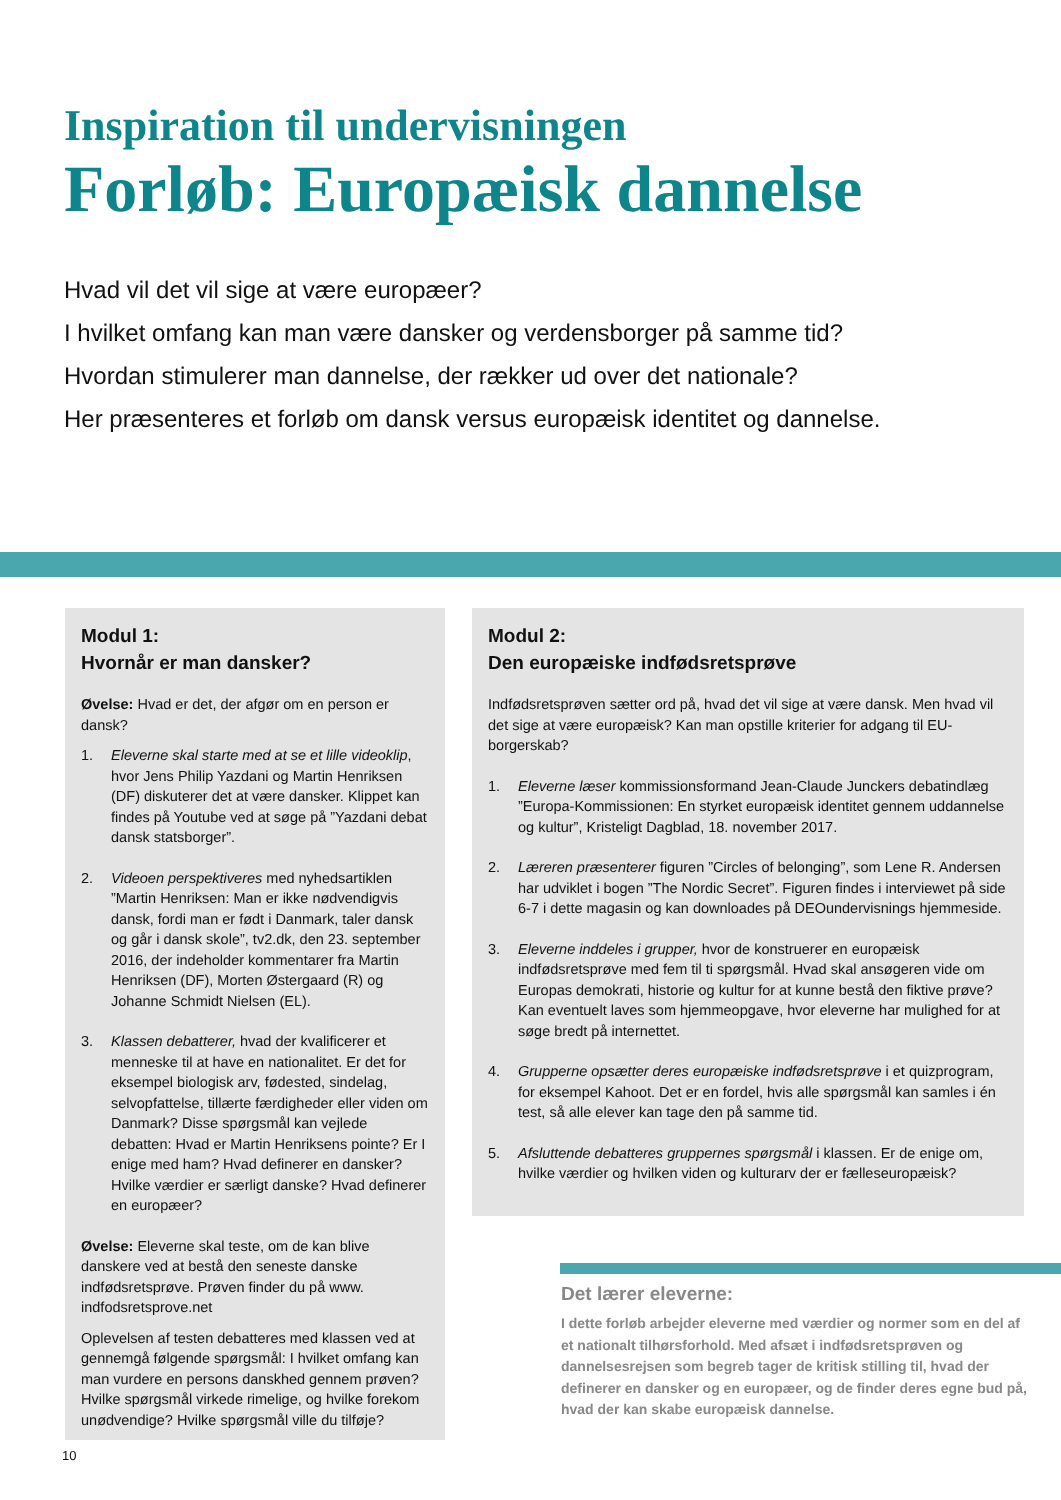Inspiration til undervisningen
Forløb: Europæisk dannelse
Hvad vil det vil sige at være europæer?
I hvilket omfang kan man være dansker og verdensborger på samme tid?
Hvordan stimulerer man dannelse, der rækker ud over det nationale?
Her præsenteres et forløb om dansk versus europæisk identitet og dannelse.
Modul 1:
Hvornår er man dansker?
Øvelse: Hvad er det, der afgør om en person er dansk?
1. Eleverne skal starte med at se et lille videoklip, hvor Jens Philip Yazdani og Martin Henriksen (DF) diskuterer det at være dansker. Klippet kan findes på Youtube ved at søge på ”Yazdani debat dansk statsborger”.
2. Videoen perspektiveres med nyhedsartiklen ”Martin Henriksen: Man er ikke nødvendigvis dansk, fordi man er født i Danmark, taler dansk og går i dansk skole”, tv2.dk, den 23. september 2016, der indeholder kommentarer fra Martin Henriksen (DF), Morten Østergaard (R) og Johanne Schmidt Nielsen (EL).
3. Klassen debatterer, hvad der kvalificerer et menneske til at have en nationalitet. Er det for eksempel biologisk arv, fødested, sindelag, selvopfattelse, tillærte færdigheder eller viden om Danmark? Disse spørgsmål kan vejlede debatten: Hvad er Martin Henriksens pointe? Er I enige med ham? Hvad definerer en dansker? Hvilke værdier er særligt danske? Hvad definerer en europæer?
Øvelse: Eleverne skal teste, om de kan blive danskere ved at bestå den seneste danske indfødsretsprøve. Prøven finder du på www. indfodsretsprove.net
Oplevelsen af testen debatteres med klassen ved at gennemgå følgende spørgsmål: I hvilket omfang kan man vurdere en persons danskhed gennem prøven? Hvilke spørgsmål virkede rimelige, og hvilke forekom unødvendige? Hvilke spørgsmål ville du tilføje?
Modul 2:
Den europæiske indfødsretsprøve
Indfødsretsprøven sætter ord på, hvad det vil sige at være dansk. Men hvad vil det sige at være europæisk? Kan man opstille kriterier for adgang til EU-borgerskab?
1. Eleverne læser kommissionsformand Jean-Claude Junckers debatindlæg ”Europa-Kommissionen: En styrket europæisk identitet gennem uddannelse og kultur”, Kristeligt Dagblad, 18. november 2017.
2. Læreren præsenterer figuren ”Circles of belonging”, som Lene R. Andersen har udviklet i bogen ”The Nordic Secret”. Figuren findes i interviewet på side 6-7 i dette magasin og kan downloades på DEOundervisnings hjemmeside.
3. Eleverne inddeles i grupper, hvor de konstruerer en europæisk indfødsretsprøve med fem til ti spørgsmål. Hvad skal ansøgeren vide om Europas demokrati, historie og kultur for at kunne bestå den fiktive prøve? Kan eventuelt laves som hjemmeopgave, hvor eleverne har mulighed for at søge bredt på internettet.
4. Grupperne opsætter deres europæiske indfødsretsprøve i et quizprogram, for eksempel Kahoot. Det er en fordel, hvis alle spørgsmål kan samles i én test, så alle elever kan tage den på samme tid.
5. Afsluttende debatteres gruppernes spørgsmål i klassen. Er de enige om, hvilke værdier og hvilken viden og kulturarv der er fælleseuropæisk?
Det lærer eleverne:
I dette forløb arbejder eleverne med værdier og normer som en del af et nationalt tilhørsforhold. Med afsæt i indfødsretsprøven og dannelsesrejsen som begreb tager de kritisk stilling til, hvad der definerer en dansker og en europæer, og de finder deres egne bud på, hvad der kan skabe europæisk dannelse.
10